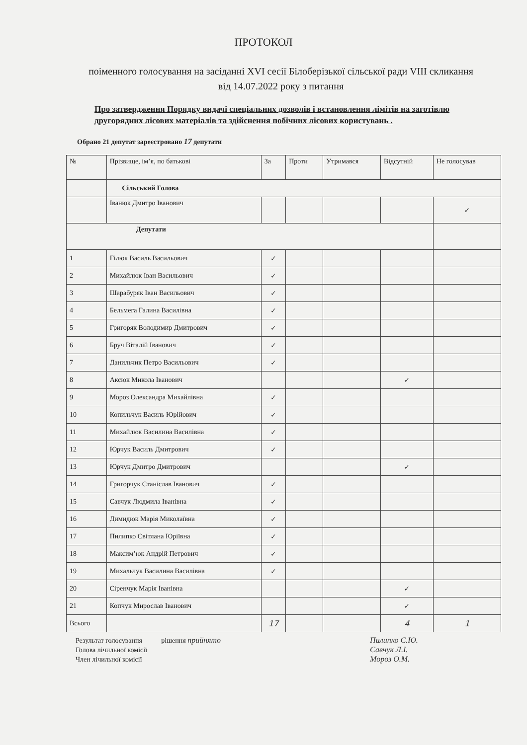ПРОТОКОЛ
поіменного голосування на засіданні XVI сесії Білоберізької сільської ради VIII скликання від 14.07.2022 року з питання
Про затвердження Порядку видачі спеціальних дозволів і встановлення лімітів на заготівлю другорядних лісових матеріалів та здійснення побічних лісових користувань .
Обрано 21 депутат зареєстровано 17 депутати
| № | Прізвище, ім’я, по батькові | За | Проти | Утримався | Відсутній | Не голосував |
| --- | --- | --- | --- | --- | --- | --- |
| | Сільський Голова | | | | | |
| | Іванюк Дмитро Іванович | | | | | ✓ |
| Депутати | | | | | | |
| 1 | Гілюк Василь Васильович | ✓ | | | | |
| 2 | Михайлюк Іван Васильович | ✓ | | | | |
| 3 | Шарабуряк Іван Васильович | ✓ | | | | |
| 4 | Бельмега Галина Василівна | ✓ | | | | |
| 5 | Григоряк Володимир Дмитрович | ✓ | | | | |
| 6 | Бруч Віталій Іванович | ✓ | | | | |
| 7 | Данильчик Петро Васильович | ✓ | | | | |
| 8 | Аксюк Микола Іванович | | | | ✓ | |
| 9 | Мороз Олександра Михайлівна | ✓ | | | | |
| 10 | Копильчук Василь Юрійович | ✓ | | | | |
| 11 | Михайлюк Василина Василівна | ✓ | | | | |
| 12 | Юрчук Василь Дмитрович | ✓ | | | | |
| 13 | Юрчук Дмитро Дмитрович | | | | ✓ | |
| 14 | Григорчук Станіслав Іванович | ✓ | | | | |
| 15 | Савчук Людмила Іванівна | ✓ | | | | |
| 16 | Димидюк Марія Миколаївна | ✓ | | | | |
| 17 | Пилипко Світлана Юріївна | ✓ | | | | |
| 18 | Максим’юк Андрій Петрович | ✓ | | | | |
| 19 | Михальчук Василина Василівна | ✓ | | | | |
| 20 | Сіренчук Марія Іванівна | | | | ✓ | |
| 21 | Копчук Мирослав Іванович | | | | ✓ | |
| Всього | | 17 | | | 4 | 1 |
Результат голосування рішення прийнято
Голова лічильної комісії
Член лічильної комісії
Пилипко С.Ю.
Савчук Л.І.
Мороз О.М.